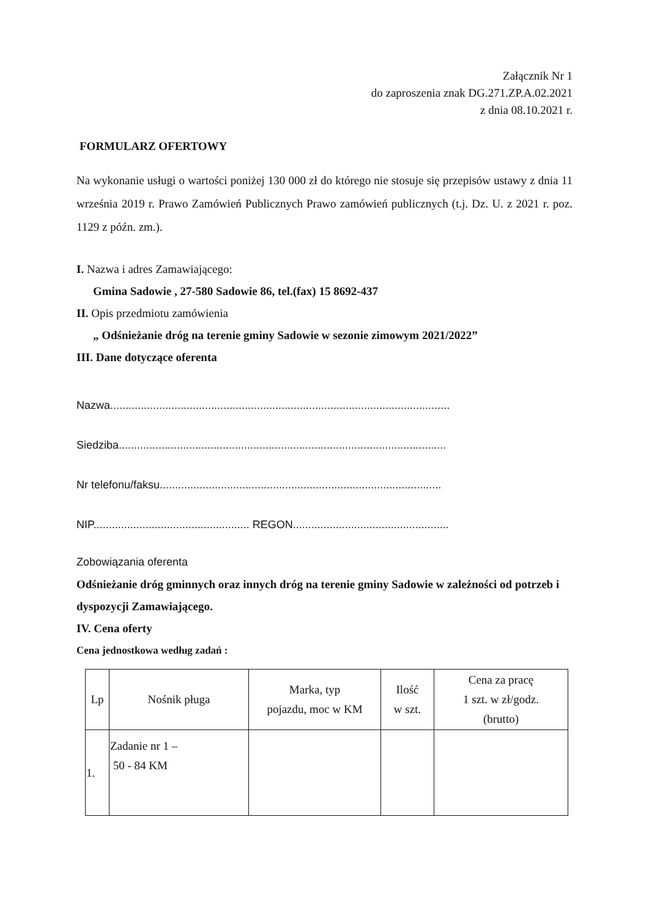Załącznik Nr 1
do zaproszenia znak DG.271.ZP.A.02.2021
z dnia 08.10.2021 r.
FORMULARZ OFERTOWY
Na wykonanie usługi o wartości poniżej 130 000 zł do którego nie stosuje się przepisów ustawy z dnia 11 września 2019 r. Prawo Zamówień Publicznych Prawo zamówień publicznych (t.j. Dz. U. z 2021 r. poz. 1129 z późn. zm.).
I. Nazwa i adres Zamawiającego:
Gmina Sadowie , 27-580 Sadowie 86, tel.(fax) 15 8692-437
II. Opis przedmiotu zamówienia
„ Odśnieżanie dróg na terenie gminy Sadowie w sezonie zimowym 2021/2022”
III. Dane dotyczące oferenta
Nazwa...............................................................................................................
Siedziba...........................................................................................................
Nr telefonu/faksu............................................................................................
NIP................................................... REGON...................................................
Zobowiązania oferenta
Odśnieżanie dróg gminnych oraz innych dróg na terenie gminy Sadowie w zależności od potrzeb i dyspozycji Zamawiającego.
IV. Cena oferty
Cena jednostkowa według zadań :
| Lp | Nośnik pługa | Marka, typ pojazdu, moc w KM | Ilość w szt. | Cena za pracę 1 szt. w zł/godz. (brutto) |
| --- | --- | --- | --- | --- |
| 1. | Zadanie nr 1 – 50 - 84 KM | | | |